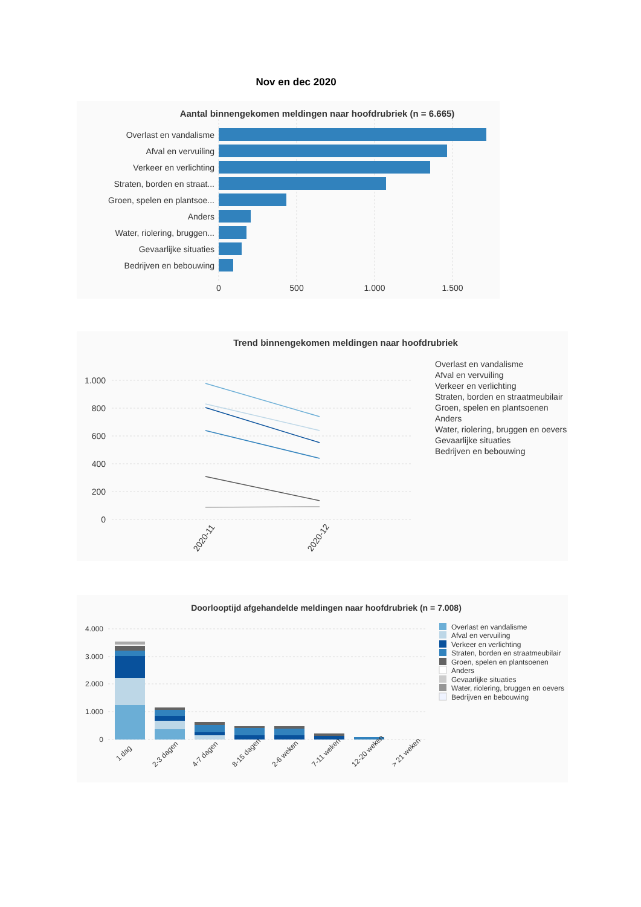Nov en dec 2020
Aantal binnengekomen meldingen naar hoofdrubriek (n = 6.665)
Overlast en vandalisme
Afval en vervuiling
Verkeer en verlichting
Straten, borden en straat...
Groen, spelen en plantsoe...
Anders
Water, riolering, bruggen...
Gevaarlijke situaties
Bedrijven en bebouwing
0
500
1.000
1.500
Trend binnengekomen meldingen naar hoofdrubriek
1.000
800
600
400
200
0
2020-11
2020-12
Overlast en vandalisme
Afval en vervuiling
Verkeer en verlichting
Straten, borden en straatmeubilair
Groen, spelen en plantsoenen
Anders
Water, riolering, bruggen en oevers
Gevaarlijke situaties
Bedrijven en bebouwing
Doorlooptijd afgehandelde meldingen naar hoofdrubriek (n = 7.008)
4.000
3.000
2.000
1.000
0
1 dag
2-3 dagen
4-7 dagen
8-15 dagen
2-6 weken
7-11 weken
12-20 weken
> 21 weken
Overlast en vandalisme
Afval en vervuiling
Verkeer en verlichting
Straten, borden en straatmeubilair
Groen, spelen en plantsoenen
Anders
Gevaarlijke situaties
Water, riolering, bruggen en oevers
Bedrijven en bebouwing